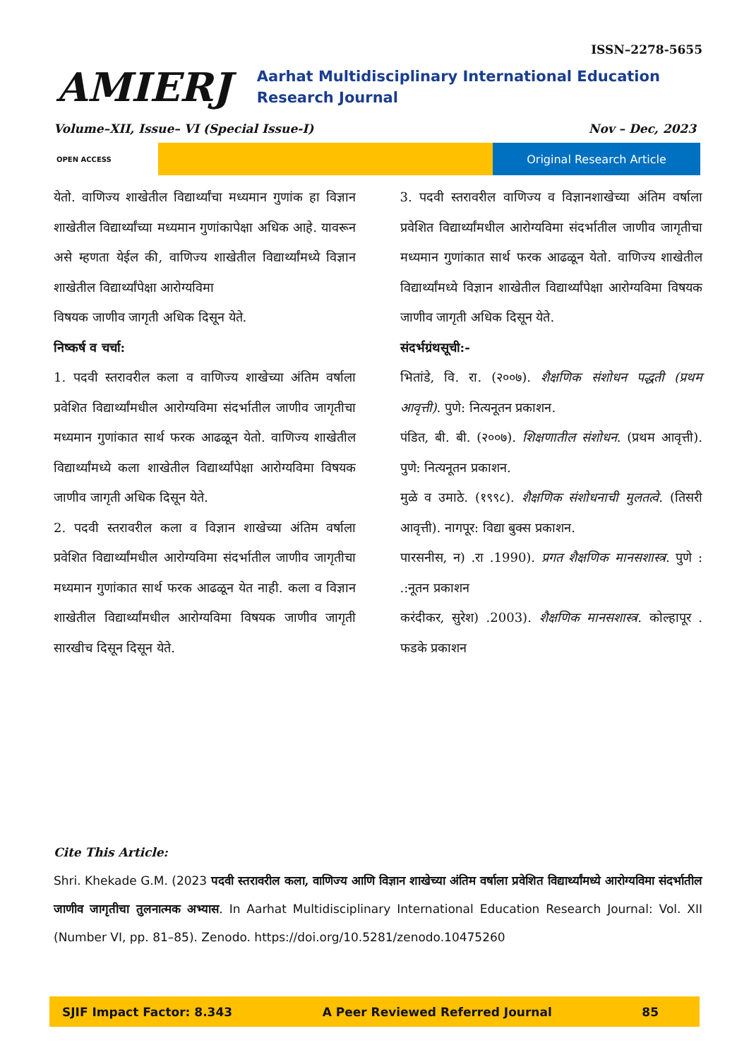ISSN–2278-5655
AMIERJ
Aarhat Multidisciplinary International Education Research Journal
Volume–XII, Issue– VI (Special Issue-I) Nov – Dec, 2023
OPEN ACCESS
Original Research Article
येतो. वाणिज्य शाखेतील विद्यार्थ्यांचा मध्यमान गुणांक हा विज्ञान शाखेतील विद्यार्थ्यांच्या मध्यमान गुणांकापेक्षा अधिक आहे. यावरून असे म्हणता येईल की, वाणिज्य शाखेतील विद्यार्थ्यांमध्ये विज्ञान शाखेतील विद्यार्थ्यांपेक्षा आरोग्यविमा
विषयक जाणीव जागृती अधिक दिसून येते.
निष्कर्ष व चर्चा:
1. पदवी स्तरावरील कला व वाणिज्य शाखेच्या अंतिम वर्षाला प्रवेशित विद्यार्थ्यांमधील आरोग्यविमा संदर्भातील जाणीव जागृतीचा मध्यमान गुणांकात सार्थ फरक आढळून येतो. वाणिज्य शाखेतील विद्यार्थ्यांमध्ये कला शाखेतील विद्यार्थ्यांपेक्षा आरोग्यविमा विषयक जाणीव जागृती अधिक दिसून येते.
2. पदवी स्तरावरील कला व विज्ञान शाखेच्या अंतिम वर्षाला प्रवेशित विद्यार्थ्यांमधील आरोग्यविमा संदर्भातील जाणीव जागृतीचा मध्यमान गुणांकात सार्थ फरक आढळून येत नाही. कला व विज्ञान शाखेतील विद्यार्थ्यांमधील आरोग्यविमा विषयक जाणीव जागृती सारखीच दिसून दिसून येते.
3. पदवी स्तरावरील वाणिज्य व विज्ञानशाखेच्या अंतिम वर्षाला प्रवेशित विद्यार्थ्यांमधील आरोग्यविमा संदर्भातील जाणीव जागृतीचा मध्यमान गुणांकात सार्थ फरक आढळून येतो. वाणिज्य शाखेतील विद्यार्थ्यांमध्ये विज्ञान शाखेतील विद्यार्थ्यांपेक्षा आरोग्यविमा विषयक जाणीव जागृती अधिक दिसून येते.
संदर्भग्रंथसूची:-
भितांडे, वि. रा. (२००७). शैक्षणिक संशोधन पद्धती (प्रथम आवृत्ती). पुणे: नित्यनूतन प्रकाशन.
पंडित, बी. बी. (२००७). शिक्षणातील संशोधन. (प्रथम आवृत्ती). पुणे: नित्यनूतन प्रकाशन.
मुळे व उमाठे. (१९९८). शैक्षणिक संशोधनाची मुलतत्वे. (तिसरी आवृत्ती). नागपूर: विद्या बुक्स प्रकाशन.
पारसनीस, न) .रा .1990). प्रगत शैक्षणिक मानसशास्त्र. पुणे : .:नूतन प्रकाशन
करंदीकर, सुरेश) .2003). शैक्षणिक मानसशास्त्र. कोल्हापूर . फडके प्रकाशन
Cite This Article:
Shri. Khekade G.M. (2023 पदवी स्तरावरील कला, वाणिज्य आणि विज्ञान शाखेच्या अंतिम वर्षाला प्रवेशित विद्यार्थ्यांमध्ये आरोग्यविमा संदर्भातील जाणीव जागृतीचा तुलनात्मक अभ्यास. In Aarhat Multidisciplinary International Education Research Journal: Vol. XII (Number VI, pp. 81–85). Zenodo. https://doi.org/10.5281/zenodo.10475260
SJIF Impact Factor: 8.343 A Peer Reviewed Referred Journal 85